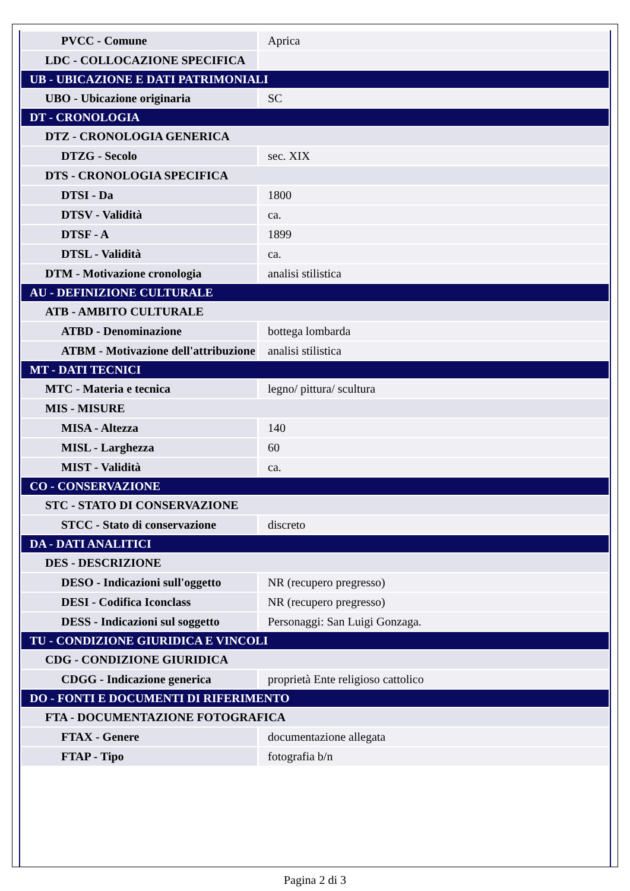| PVCC - Comune | Aprica |
| LDC - COLLOCAZIONE SPECIFICA | |
| UB - UBICAZIONE E DATI PATRIMONIALI | |
| UBO - Ubicazione originaria | SC |
| DT - CRONOLOGIA | |
| DTZ - CRONOLOGIA GENERICA | |
| DTZG - Secolo | sec. XIX |
| DTS - CRONOLOGIA SPECIFICA | |
| DTSI - Da | 1800 |
| DTSV - Validità | ca. |
| DTSF - A | 1899 |
| DTSL - Validità | ca. |
| DTM - Motivazione cronologia | analisi stilistica |
| AU - DEFINIZIONE CULTURALE | |
| ATB - AMBITO CULTURALE | |
| ATBD - Denominazione | bottega lombarda |
| ATBM - Motivazione dell'attribuzione | analisi stilistica |
| MT - DATI TECNICI | |
| MTC - Materia e tecnica | legno/ pittura/ scultura |
| MIS - MISURE | |
| MISA - Altezza | 140 |
| MISL - Larghezza | 60 |
| MIST - Validità | ca. |
| CO - CONSERVAZIONE | |
| STC - STATO DI CONSERVAZIONE | |
| STCC - Stato di conservazione | discreto |
| DA - DATI ANALITICI | |
| DES - DESCRIZIONE | |
| DESO - Indicazioni sull'oggetto | NR (recupero pregresso) |
| DESI - Codifica Iconclass | NR (recupero pregresso) |
| DESS - Indicazioni sul soggetto | Personaggi: San Luigi Gonzaga. |
| TU - CONDIZIONE GIURIDICA E VINCOLI | |
| CDG - CONDIZIONE GIURIDICA | |
| CDGG - Indicazione generica | proprietà Ente religioso cattolico |
| DO - FONTI E DOCUMENTI DI RIFERIMENTO | |
| FTA - DOCUMENTAZIONE FOTOGRAFICA | |
| FTAX - Genere | documentazione allegata |
| FTAP - Tipo | fotografia b/n |
Pagina 2 di 3